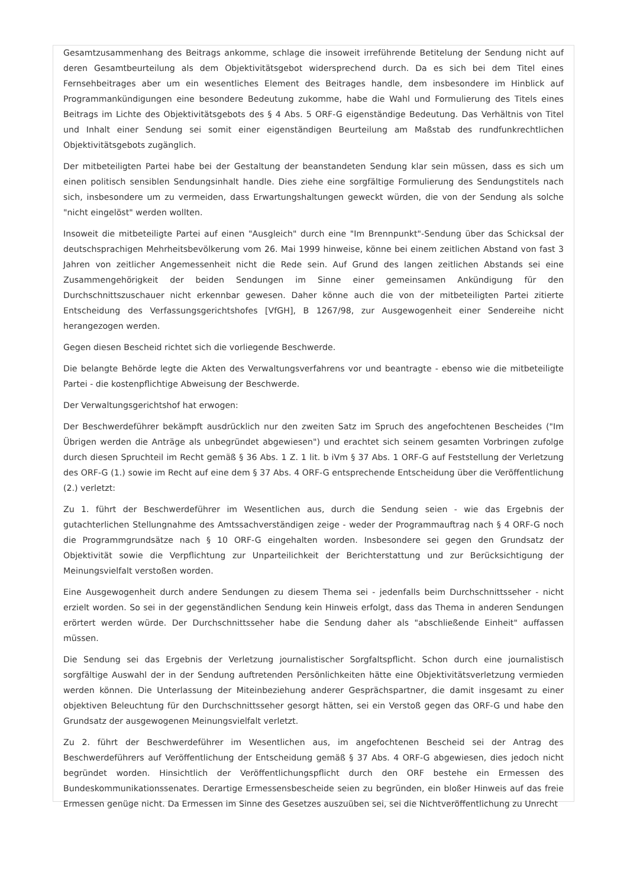Gesamtzusammenhang des Beitrags ankomme, schlage die insoweit irreführende Betitelung der Sendung nicht auf deren Gesamtbeurteilung als dem Objektivitätsgebot widersprechend durch. Da es sich bei dem Titel eines Fernsehbeitrages aber um ein wesentliches Element des Beitrages handle, dem insbesondere im Hinblick auf Programmankündigungen eine besondere Bedeutung zukomme, habe die Wahl und Formulierung des Titels eines Beitrags im Lichte des Objektivitätsgebots des § 4 Abs. 5 ORF-G eigenständige Bedeutung. Das Verhältnis von Titel und Inhalt einer Sendung sei somit einer eigenständigen Beurteilung am Maßstab des rundfunkrechtlichen Objektivitätsgebots zugänglich.
Der mitbeteiligten Partei habe bei der Gestaltung der beanstandeten Sendung klar sein müssen, dass es sich um einen politisch sensiblen Sendungsinhalt handle. Dies ziehe eine sorgfältige Formulierung des Sendungstitels nach sich, insbesondere um zu vermeiden, dass Erwartungshaltungen geweckt würden, die von der Sendung als solche "nicht eingelöst" werden wollten.
Insoweit die mitbeteiligte Partei auf einen "Ausgleich" durch eine "Im Brennpunkt"-Sendung über das Schicksal der deutschsprachigen Mehrheitsbevölkerung vom 26. Mai 1999 hinweise, könne bei einem zeitlichen Abstand von fast 3 Jahren von zeitlicher Angemessenheit nicht die Rede sein. Auf Grund des langen zeitlichen Abstands sei eine Zusammengehörigkeit der beiden Sendungen im Sinne einer gemeinsamen Ankündigung für den Durchschnittszuschauer nicht erkennbar gewesen. Daher könne auch die von der mitbeteiligten Partei zitierte Entscheidung des Verfassungsgerichtshofes [VfGH], B 1267/98, zur Ausgewogenheit einer Sendereihe nicht herangezogen werden.
Gegen diesen Bescheid richtet sich die vorliegende Beschwerde.
Die belangte Behörde legte die Akten des Verwaltungsverfahrens vor und beantragte - ebenso wie die mitbeteiligte Partei - die kostenpflichtige Abweisung der Beschwerde.
Der Verwaltungsgerichtshof hat erwogen:
Der Beschwerdeführer bekämpft ausdrücklich nur den zweiten Satz im Spruch des angefochtenen Bescheides ("Im Übrigen werden die Anträge als unbegründet abgewiesen") und erachtet sich seinem gesamten Vorbringen zufolge durch diesen Spruchteil im Recht gemäß § 36 Abs. 1 Z. 1 lit. b iVm § 37 Abs. 1 ORF-G auf Feststellung der Verletzung des ORF-G (1.) sowie im Recht auf eine dem § 37 Abs. 4 ORF-G entsprechende Entscheidung über die Veröffentlichung (2.) verletzt:
Zu 1. führt der Beschwerdeführer im Wesentlichen aus, durch die Sendung seien - wie das Ergebnis der gutachterlichen Stellungnahme des Amtssachverständigen zeige - weder der Programmauftrag nach § 4 ORF-G noch die Programmgrundsätze nach § 10 ORF-G eingehalten worden. Insbesondere sei gegen den Grundsatz der Objektivität sowie die Verpflichtung zur Unparteilichkeit der Berichterstattung und zur Berücksichtigung der Meinungsvielfalt verstoßen worden.
Eine Ausgewogenheit durch andere Sendungen zu diesem Thema sei - jedenfalls beim Durchschnittsseher - nicht erzielt worden. So sei in der gegenständlichen Sendung kein Hinweis erfolgt, dass das Thema in anderen Sendungen erörtert werden würde. Der Durchschnittsseher habe die Sendung daher als "abschließende Einheit" auffassen müssen.
Die Sendung sei das Ergebnis der Verletzung journalistischer Sorgfaltspflicht. Schon durch eine journalistisch sorgfältige Auswahl der in der Sendung auftretenden Persönlichkeiten hätte eine Objektivitätsverletzung vermieden werden können. Die Unterlassung der Miteinbeziehung anderer Gesprächspartner, die damit insgesamt zu einer objektiven Beleuchtung für den Durchschnittsseher gesorgt hätten, sei ein Verstoß gegen das ORF-G und habe den Grundsatz der ausgewogenen Meinungsvielfalt verletzt.
Zu 2. führt der Beschwerdeführer im Wesentlichen aus, im angefochtenen Bescheid sei der Antrag des Beschwerdeführers auf Veröffentlichung der Entscheidung gemäß § 37 Abs. 4 ORF-G abgewiesen, dies jedoch nicht begründet worden. Hinsichtlich der Veröffentlichungspflicht durch den ORF bestehe ein Ermessen des Bundeskommunikationssenates. Derartige Ermessensbescheide seien zu begründen, ein bloßer Hinweis auf das freie Ermessen genüge nicht. Da Ermessen im Sinne des Gesetzes auszuüben sei, sei die Nichtveröffentlichung zu Unrecht